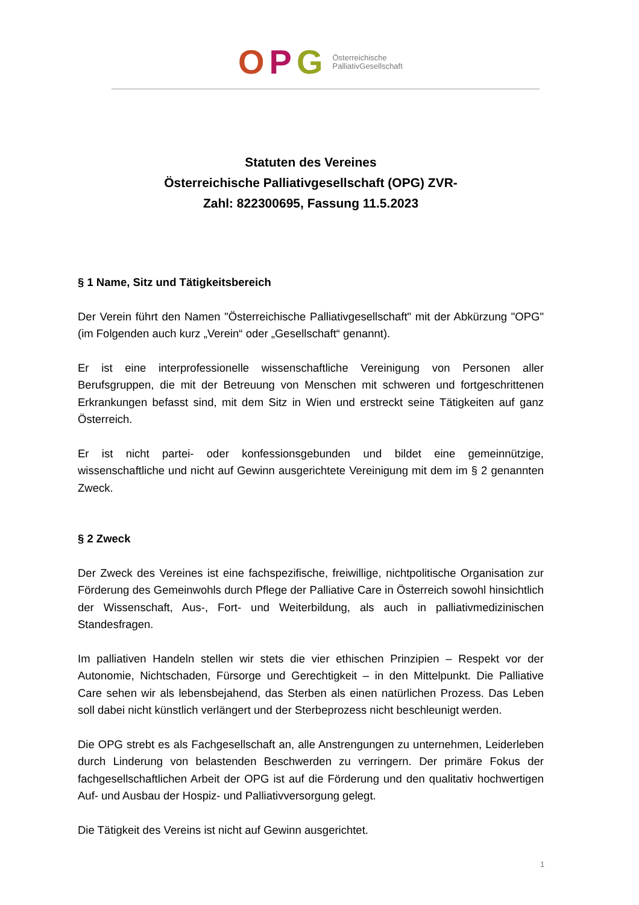OPG
Österreichische
PalliativGesellschaft
Statuten des Vereines
Österreichische Palliativgesellschaft (OPG) ZVR-
Zahl: 822300695, Fassung 11.5.2023
§ 1 Name, Sitz und Tätigkeitsbereich
Der Verein führt den Namen "Österreichische Palliativgesellschaft" mit der Abkürzung "OPG" (im Folgenden auch kurz „Verein“ oder „Gesellschaft“ genannt).
Er ist eine interprofessionelle wissenschaftliche Vereinigung von Personen aller Berufsgruppen, die mit der Betreuung von Menschen mit schweren und fortgeschrittenen Erkrankungen befasst sind, mit dem Sitz in Wien und erstreckt seine Tätigkeiten auf ganz Österreich.
Er ist nicht partei- oder konfessionsgebunden und bildet eine gemeinnützige, wissenschaftliche und nicht auf Gewinn ausgerichtete Vereinigung mit dem im § 2 genannten Zweck.
§ 2 Zweck
Der Zweck des Vereines ist eine fachspezifische, freiwillige, nichtpolitische Organisation zur Förderung des Gemeinwohls durch Pflege der Palliative Care in Österreich sowohl hinsichtlich der Wissenschaft, Aus-, Fort- und Weiterbildung, als auch in palliativmedizinischen Standesfragen.
Im palliativen Handeln stellen wir stets die vier ethischen Prinzipien – Respekt vor der Autonomie, Nichtschaden, Fürsorge und Gerechtigkeit – in den Mittelpunkt. Die Palliative Care sehen wir als lebensbejahend, das Sterben als einen natürlichen Prozess. Das Leben soll dabei nicht künstlich verlängert und der Sterbeprozess nicht beschleunigt werden.
Die OPG strebt es als Fachgesellschaft an, alle Anstrengungen zu unternehmen, Leiderleben durch Linderung von belastenden Beschwerden zu verringern. Der primäre Fokus der fachgesellschaftlichen Arbeit der OPG ist auf die Förderung und den qualitativ hochwertigen Auf- und Ausbau der Hospiz- und Palliativversorgung gelegt.
Die Tätigkeit des Vereins ist nicht auf Gewinn ausgerichtet.
1